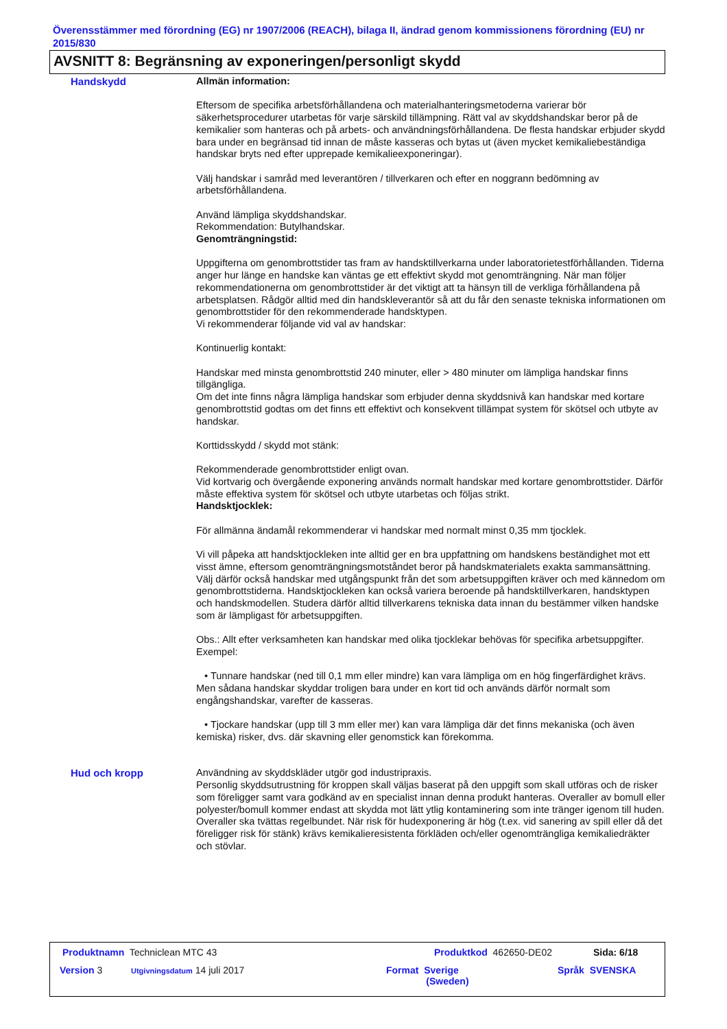Överensstämmer med förordning (EG) nr 1907/2006 (REACH), bilaga II, ändrad genom kommissionens förordning (EU) nr 2015/830
AVSNITT 8: Begränsning av exponeringen/personligt skydd
Handskydd Allmän information:
Eftersom de specifika arbetsförhållandena och materialhanteringsmetoderna varierar bör säkerhetsprocedurer utarbetas för varje särskild tillämpning. Rätt val av skyddshandskar beror på de kemikalier som hanteras och på arbets- och användningsförhållandena. De flesta handskar erbjuder skydd bara under en begränsad tid innan de måste kasseras och bytas ut (även mycket kemikaliebeständiga handskar bryts ned efter upprepade kemikalieexponeringar).
Välj handskar i samråd med leverantören / tillverkaren och efter en noggrann bedömning av arbetsförhållandena.
Använd lämpliga skyddshandskar.
Rekommendation: Butylhandskar.
Genomträngningstid:
Uppgifterna om genombrottstider tas fram av handsktillverkarna under laboratorietestförhållanden. Tiderna anger hur länge en handske kan väntas ge ett effektivt skydd mot genomträngning. När man följer rekommendationerna om genombrottstider är det viktigt att ta hänsyn till de verkliga förhållandena på arbetsplatsen. Rådgör alltid med din handskleverantör så att du får den senaste tekniska informationen om genombrottstider för den rekommenderade handsktypen.
Vi rekommenderar följande vid val av handskar:
Kontinuerlig kontakt:
Handskar med minsta genombrottstid 240 minuter, eller > 480 minuter om lämpliga handskar finns tillgängliga.
Om det inte finns några lämpliga handskar som erbjuder denna skyddsnivå kan handskar med kortare genombrottstid godtas om det finns ett effektivt och konsekvent tillämpat system för skötsel och utbyte av handskar.
Korttidsskydd / skydd mot stänk:
Rekommenderade genombrottstider enligt ovan.
Vid kortvarig och övergående exponering används normalt handskar med kortare genombrottstider. Därför måste effektiva system för skötsel och utbyte utarbetas och följas strikt.
Handsktjocklek:
För allmänna ändamål rekommenderar vi handskar med normalt minst 0,35 mm tjocklek.
Vi vill påpeka att handsktjockleken inte alltid ger en bra uppfattning om handskens beständighet mot ett visst ämne, eftersom genomträngningsmotståndet beror på handskmaterialets exakta sammansättning. Välj därför också handskar med utgångspunkt från det som arbetsuppgiften kräver och med kännedom om genombrottstiderna. Handsktjockleken kan också variera beroende på handsktillverkaren, handsktypen och handskmodellen. Studera därför alltid tillverkarens tekniska data innan du bestämmer vilken handske som är lämpligast för arbetsuppgiften.
Obs.: Allt efter verksamheten kan handskar med olika tjocklekar behövas för specifika arbetsuppgifter. Exempel:
• Tunnare handskar (ned till 0,1 mm eller mindre) kan vara lämpliga om en hög fingerfärdighet krävs. Men sådana handskar skyddar troligen bara under en kort tid och används därför normalt som engångshandskar, varefter de kasseras.
• Tjockare handskar (upp till 3 mm eller mer) kan vara lämpliga där det finns mekaniska (och även kemiska) risker, dvs. där skavning eller genomstick kan förekomma.
Hud och kropp Användning av skyddskläder utgör god industripraxis.
Personlig skyddsutrustning för kroppen skall väljas baserat på den uppgift som skall utföras och de risker som föreligger samt vara godkänd av en specialist innan denna produkt hanteras. Overaller av bomull eller polyester/bomull kommer endast att skydda mot lätt ytlig kontaminering som inte tränger igenom till huden. Overaller ska tvättas regelbundet. När risk för hudexponering är hög (t.ex. vid sanering av spill eller då det föreligger risk för stänk) krävs kemikalieresistenta förkläden och/eller ogenomträngliga kemikaliedräkter och stövlar.
Produktnamn Techniclean MTC 43
Produktkod 462650-DE02 Sida: 6/18
Version 3 Utgivningsdatum 14 juli 2017
Format Sverige
(Sweden)
Språk SVENSKA